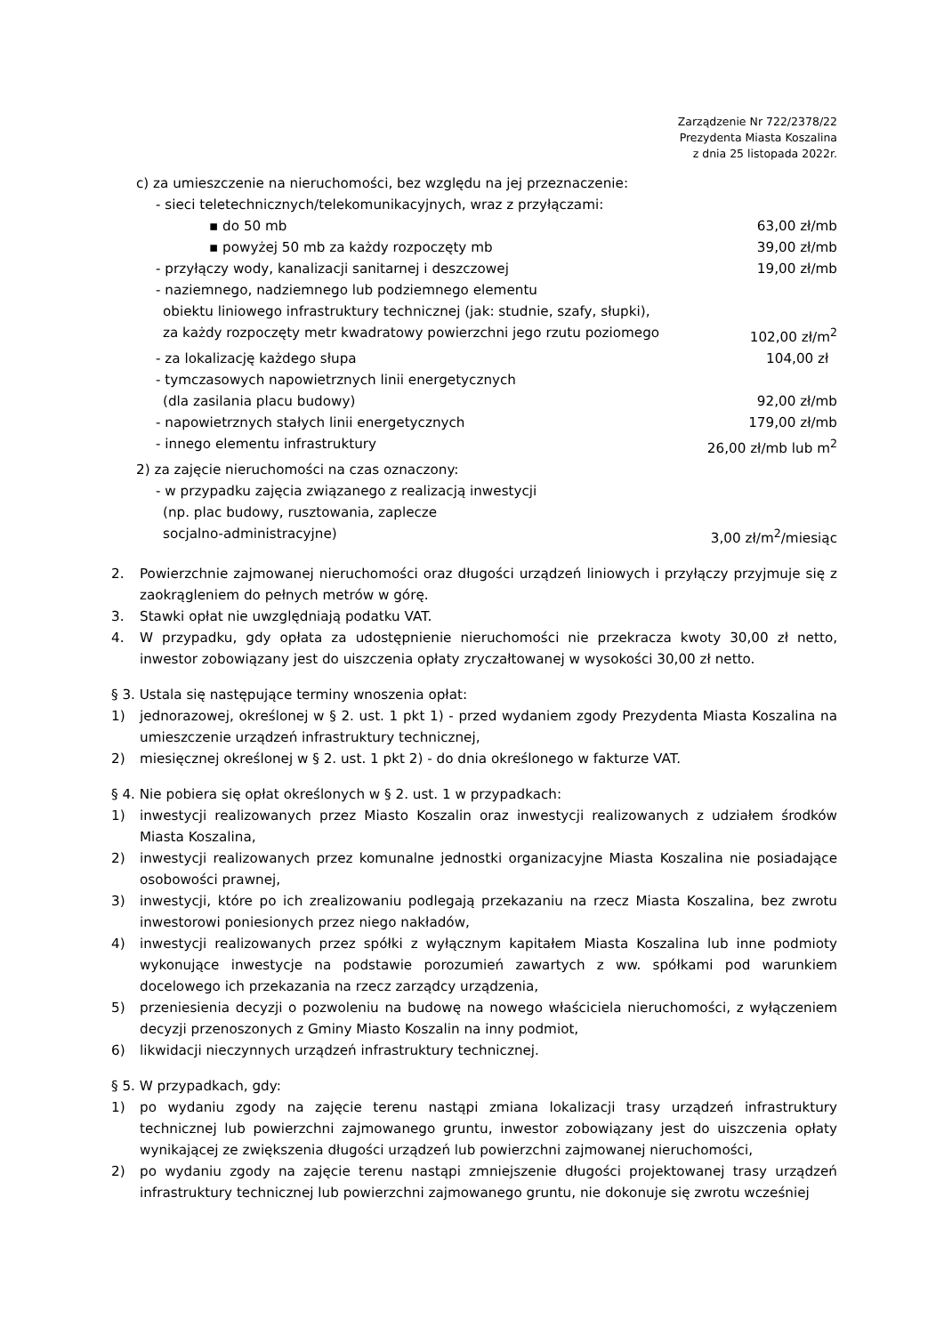Zarządzenie Nr 722/2378/22
Prezydenta Miasta Koszalina
z dnia 25 listopada 2022r.
c) za umieszczenie na nieruchomości, bez względu na jej przeznaczenie:
- sieci teletechnicznych/telekomunikacyjnych, wraz z przyłączami:
▪ do 50 mb 63,00 zł/mb
▪ powyżej 50 mb za każdy rozpoczęty mb 39,00 zł/mb
- przyłączy wody, kanalizacji sanitarnej i deszczowej 19,00 zł/mb
- naziemnego, nadziemnego lub podziemnego elementu
obiektu liniowego infrastruktury technicznej (jak: studnie, szafy, słupki),
za każdy rozpoczęty metr kwadratowy powierzchni jego rzutu poziomego 102,00 zł/m<sup>2</sup>
- za lokalizację każdego słupa 104,00 zł
- tymczasowych napowietrznych linii energetycznych
(dla zasilania placu budowy) 92,00 zł/mb
- napowietrznych stałych linii energetycznych 179,00 zł/mb
- innego elementu infrastruktury 26,00 zł/mb lub m<sup>2</sup>
2) za zajęcie nieruchomości na czas oznaczony:
- w przypadku zajęcia związanego z realizacją inwestycji
(np. plac budowy, rusztowania, zaplecze
socjalno-administracyjne) 3,00 zł/m<sup>2</sup>/miesiąc
2. Powierzchnie zajmowanej nieruchomości oraz długości urządzeń liniowych i przyłączy przyjmuje się z zaokrągleniem do pełnych metrów w górę.
3. Stawki opłat nie uwzględniają podatku VAT.
4. W przypadku, gdy opłata za udostępnienie nieruchomości nie przekracza kwoty 30,00 zł netto, inwestor zobowiązany jest do uiszczenia opłaty zryczałtowanej w wysokości 30,00 zł netto.
§ 3. Ustala się następujące terminy wnoszenia opłat:
1) jednorazowej, określonej w § 2. ust. 1 pkt 1) - przed wydaniem zgody Prezydenta Miasta Koszalina na umieszczenie urządzeń infrastruktury technicznej,
2) miesięcznej określonej w § 2. ust. 1 pkt 2) - do dnia określonego w fakturze VAT.
§ 4. Nie pobiera się opłat określonych w § 2. ust. 1 w przypadkach:
1) inwestycji realizowanych przez Miasto Koszalin oraz inwestycji realizowanych z udziałem środków Miasta Koszalina,
2) inwestycji realizowanych przez komunalne jednostki organizacyjne Miasta Koszalina nie posiadające osobowości prawnej,
3) inwestycji, które po ich zrealizowaniu podlegają przekazaniu na rzecz Miasta Koszalina, bez zwrotu inwestorowi poniesionych przez niego nakładów,
4) inwestycji realizowanych przez spółki z wyłącznym kapitałem Miasta Koszalina lub inne podmioty wykonujące inwestycje na podstawie porozumień zawartych z ww. spółkami pod warunkiem docelowego ich przekazania na rzecz zarządcy urządzenia,
5) przeniesienia decyzji o pozwoleniu na budowę na nowego właściciela nieruchomości, z wyłączeniem decyzji przenoszonych z Gminy Miasto Koszalin na inny podmiot,
6) likwidacji nieczynnych urządzeń infrastruktury technicznej.
§ 5. W przypadkach, gdy:
1) po wydaniu zgody na zajęcie terenu nastąpi zmiana lokalizacji trasy urządzeń infrastruktury technicznej lub powierzchni zajmowanego gruntu, inwestor zobowiązany jest do uiszczenia opłaty wynikającej ze zwiększenia długości urządzeń lub powierzchni zajmowanej nieruchomości,
2) po wydaniu zgody na zajęcie terenu nastąpi zmniejszenie długości projektowanej trasy urządzeń infrastruktury technicznej lub powierzchni zajmowanego gruntu, nie dokonuje się zwrotu wcześniej